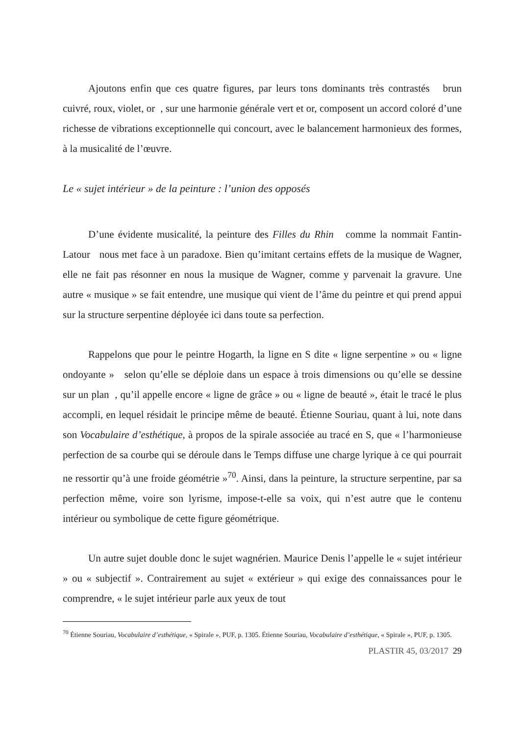Ajoutons enfin que ces quatre figures, par leurs tons dominants très contrastés brun cuivré, roux, violet, or , sur une harmonie générale vert et or, composent un accord coloré d’une richesse de vibrations exceptionnelle qui concourt, avec le balancement harmonieux des formes, à la musicalité de l’œuvre.
Le « sujet intérieur » de la peinture : l’union des opposés
D’une évidente musicalité, la peinture des Filles du Rhin comme la nommait Fantin-Latour nous met face à un paradoxe. Bien qu’imitant certains effets de la musique de Wagner, elle ne fait pas résonner en nous la musique de Wagner, comme y parvenait la gravure. Une autre « musique » se fait entendre, une musique qui vient de l’âme du peintre et qui prend appui sur la structure serpentine déployée ici dans toute sa perfection.
Rappelons que pour le peintre Hogarth, la ligne en S dite « ligne serpentine » ou « ligne ondoyante » selon qu’elle se déploie dans un espace à trois dimensions ou qu’elle se dessine sur un plan , qu’il appelle encore « ligne de grâce » ou « ligne de beauté », était le tracé le plus accompli, en lequel résidait le principe même de beauté. Étienne Souriau, quant à lui, note dans son Vocabulaire d’esthétique, à propos de la spirale associée au tracé en S, que « l’harmonieuse perfection de sa courbe qui se déroule dans le Temps diffuse une charge lyrique à ce qui pourrait ne ressortir qu’à une froide géométrie »<sup>70</sup>. Ainsi, dans la peinture, la structure serpentine, par sa perfection même, voire son lyrisme, impose-t-elle sa voix, qui n’est autre que le contenu intérieur ou symbolique de cette figure géométrique.
Un autre sujet double donc le sujet wagnérien. Maurice Denis l’appelle le « sujet intérieur » ou « subjectif ». Contrairement au sujet « extérieur » qui exige des connaissances pour le comprendre, « le sujet intérieur parle aux yeux de tout
<sup>70</sup> Étienne Souriau, Vocabulaire d’esthétique, « Spirale », PUF, p. 1305. Étienne Souriau, Vocabulaire d’esthétique, « Spirale », PUF, p. 1305.
PLASTIR 45, 03/2017 29